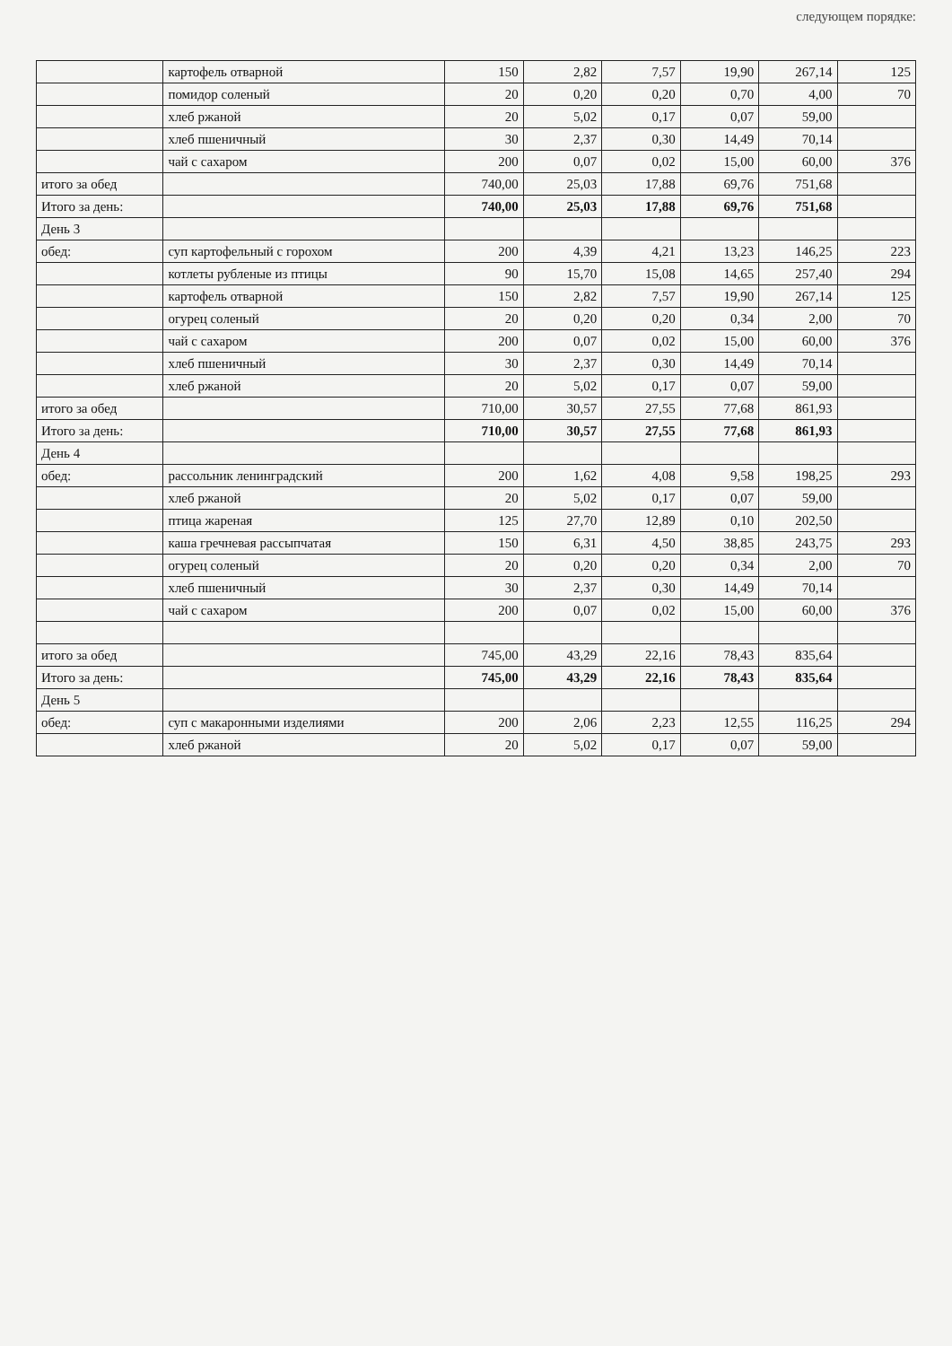следующем порядке:
| | картофель отварной | 150 | 2,82 | 7,57 | 19,90 | 267,14 | 125 |
| | помидор соленый | 20 | 0,20 | 0,20 | 0,70 | 4,00 | 70 |
| | хлеб ржаной | 20 | 5,02 | 0,17 | 0,07 | 59,00 | |
| | хлеб пшеничный | 30 | 2,37 | 0,30 | 14,49 | 70,14 | |
| | чай с сахаром | 200 | 0,07 | 0,02 | 15,00 | 60,00 | 376 |
| итого за обед | | 740,00 | 25,03 | 17,88 | 69,76 | 751,68 | |
| Итого за день: | | 740,00 | 25,03 | 17,88 | 69,76 | 751,68 | |
| День 3 | | | | | | | |
| обед: | суп картофельный с горохом | 200 | 4,39 | 4,21 | 13,23 | 146,25 | 223 |
| | котлеты рубленые из птицы | 90 | 15,70 | 15,08 | 14,65 | 257,40 | 294 |
| | картофель отварной | 150 | 2,82 | 7,57 | 19,90 | 267,14 | 125 |
| | огурец соленый | 20 | 0,20 | 0,20 | 0,34 | 2,00 | 70 |
| | чай с сахаром | 200 | 0,07 | 0,02 | 15,00 | 60,00 | 376 |
| | хлеб пшеничный | 30 | 2,37 | 0,30 | 14,49 | 70,14 | |
| | хлеб ржаной | 20 | 5,02 | 0,17 | 0,07 | 59,00 | |
| итого за обед | | 710,00 | 30,57 | 27,55 | 77,68 | 861,93 | |
| Итого за день: | | 710,00 | 30,57 | 27,55 | 77,68 | 861,93 | |
| День 4 | | | | | | | |
| обед: | рассольник ленинградский | 200 | 1,62 | 4,08 | 9,58 | 198,25 | 293 |
| | хлеб ржаной | 20 | 5,02 | 0,17 | 0,07 | 59,00 | |
| | птица жареная | 125 | 27,70 | 12,89 | 0,10 | 202,50 | |
| | каша гречневая рассыпчатая | 150 | 6,31 | 4,50 | 38,85 | 243,75 | 293 |
| | огурец соленый | 20 | 0,20 | 0,20 | 0,34 | 2,00 | 70 |
| | хлеб пшеничный | 30 | 2,37 | 0,30 | 14,49 | 70,14 | |
| | чай с сахаром | 200 | 0,07 | 0,02 | 15,00 | 60,00 | 376 |
| итого за обед | | 745,00 | 43,29 | 22,16 | 78,43 | 835,64 | |
| Итого за день: | | 745,00 | 43,29 | 22,16 | 78,43 | 835,64 | |
| День 5 | | | | | | | |
| обед: | суп с макаронными изделиями | 200 | 2,06 | 2,23 | 12,55 | 116,25 | 294 |
| | хлеб ржаной | 20 | 5,02 | 0,17 | 0,07 | 59,00 | |